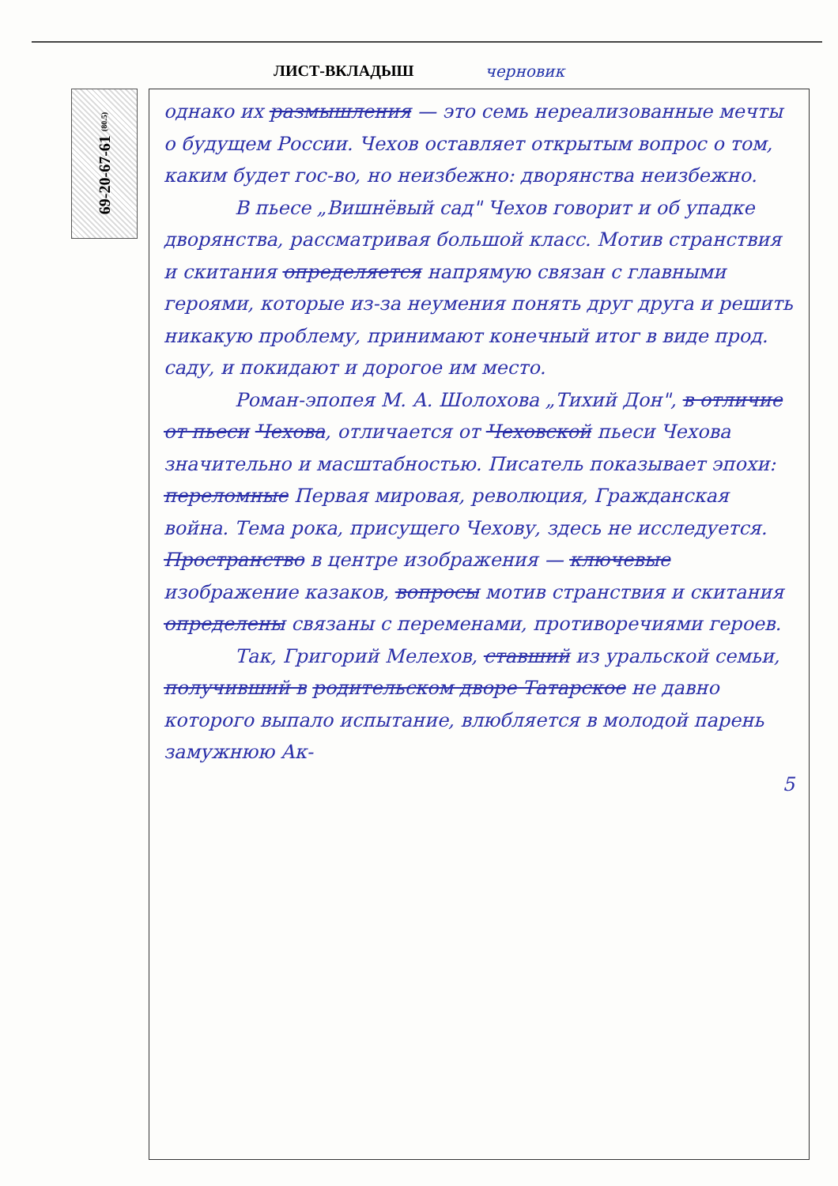ЛИСТ-ВКЛАДЫШ черновик
69-20-67-61 (80.5)
однако их размышления — это семь нереализованные мечты о будущем России. Чехов оставляет открытым вопрос о том, каким будет гос-во, но неизбежно: дворянства неизбежно.
В пьесе „Вишнёвый сад" Чехов говорит и об упадке дворянства, рассматривая большой класс. Мотив странствия и скитания определяется напрямую связан с главными героями, которые из-за неумения понять друг друга и решить никакую проблему, принимают конечный итог в виде прод. саду, и покидают и дорогое им место.
Роман-эпопея М. А. Шолохова „Тихий Дон", в отличие от пьеси Чехова, отличается от Чеховской пьеси Чехова значительно и масштабностью. Писатель показывает эпохи: переломные Первая мировая, революция, Гражданская война. Тема рока, присущего Чехову, здесь не исследуется. Пространство в центре изображения — ключевые изображение казаков, вопросы мотив странствия и скитания определены связаны с переменами, противоречиями героев.
Так, Григорий Мелехов, ставший из уральской семьи, получивший в родительском дворе Татарское не давно которого выпало испытание, влюбляется в молодой парень замужнюю Ак-
5